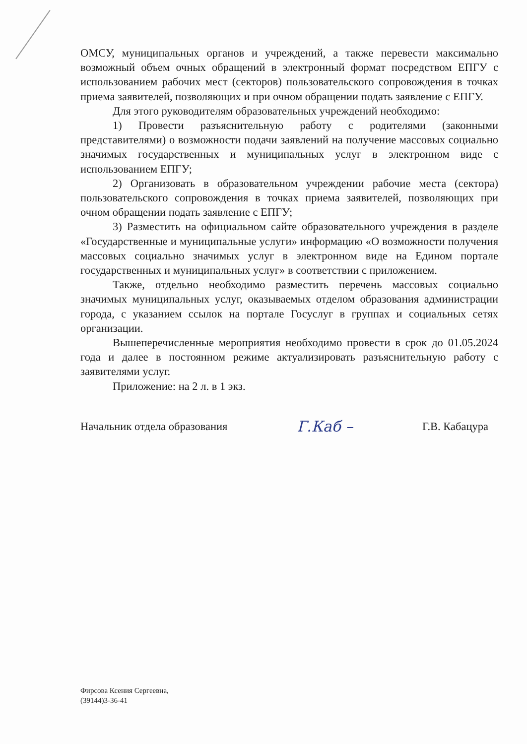ОМСУ, муниципальных органов и учреждений, а также перевести максимально возможный объем очных обращений в электронный формат посредством ЕПГУ с использованием рабочих мест (секторов) пользовательского сопровождения в точках приема заявителей, позволяющих и при очном обращении подать заявление с ЕПГУ.
Для этого руководителям образовательных учреждений необходимо:
1) Провести разъяснительную работу с родителями (законными представителями) о возможности подачи заявлений на получение массовых социально значимых государственных и муниципальных услуг в электронном виде с использованием ЕПГУ;
2) Организовать в образовательном учреждении рабочие места (сектора) пользовательского сопровождения в точках приема заявителей, позволяющих при очном обращении подать заявление с ЕПГУ;
3) Разместить на официальном сайте образовательного учреждения в разделе «Государственные и муниципальные услуги» информацию «О возможности получения массовых социально значимых услуг в электронном виде на Едином портале государственных и муниципальных услуг» в соответствии с приложением.
Также, отдельно необходимо разместить перечень массовых социально значимых муниципальных услуг, оказываемых отделом образования администрации города, с указанием ссылок на портале Госуслуг в группах и социальных сетях организации.
Вышеперечисленные мероприятия необходимо провести в срок до 01.05.2024 года и далее в постоянном режиме актуализировать разъяснительную работу с заявителями услуг.
Приложение: на 2 л. в 1 экз.
Начальник отдела образования Г.Каб – Г.В. Кабацура
Фирсова Ксения Сергеевна,
(39144)3-36-41